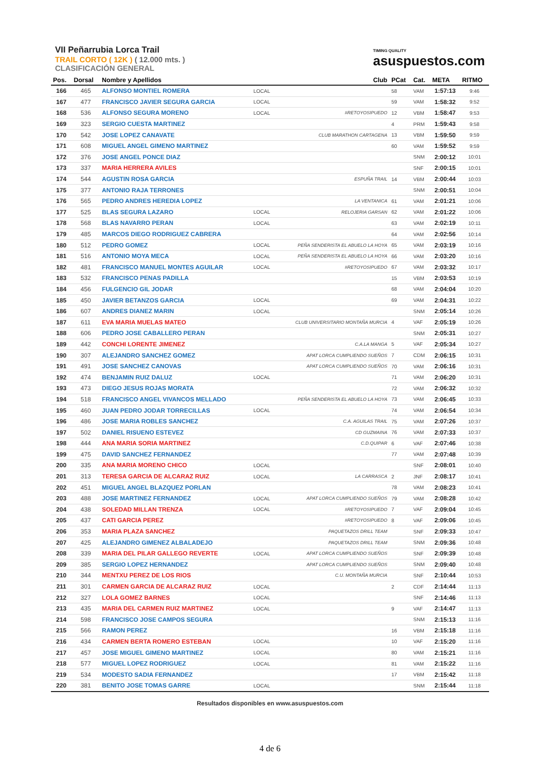VII Peñarrubia Lorca Trail
TRAIL CORTO ( 12K ) ( 12.000 mts. )
CLASIFICACIÓN GENERAL
TIMING QUALITY
asuspuestos.com
| Pos. | Dorsal | Nombre y Apellidos | | Club | PCat | Cat. | META | RITMO |
| --- | --- | --- | --- | --- | --- | --- | --- | --- |
| 166 | 465 | ALFONSO MONTIEL ROMERA | LOCAL | | 58 | VAM | 1:57:13 | 9:46 |
| 167 | 477 | FRANCISCO JAVIER SEGURA GARCIA | LOCAL | | 59 | VAM | 1:58:32 | 9:52 |
| 168 | 536 | ALFONSO SEGURA MORENO | LOCAL | #RETOYOSIPUEDO | 12 | VBM | 1:58:47 | 9:53 |
| 169 | 323 | SERGIO CUESTA MARTINEZ | | | 4 | PRM | 1:59:43 | 9:58 |
| 170 | 542 | JOSE LOPEZ CANAVATE | | CLUB MARATHON CARTAGENA | 13 | VBM | 1:59:50 | 9:59 |
| 171 | 608 | MIGUEL ANGEL GIMENO MARTINEZ | | | 60 | VAM | 1:59:52 | 9:59 |
| 172 | 376 | JOSE ANGEL PONCE DIAZ | | | | SNM | 2:00:12 | 10:01 |
| 173 | 337 | MARIA HERRERA AVILES | | | | SNF | 2:00:15 | 10:01 |
| 174 | 544 | AGUSTIN ROSA GARCIA | | ESPUÑA TRAIL | 14 | VBM | 2:00:44 | 10:03 |
| 175 | 377 | ANTONIO RAJA TERRONES | | | | SNM | 2:00:51 | 10:04 |
| 176 | 565 | PEDRO ANDRES HEREDIA LOPEZ | | LA VENTANICA | 61 | VAM | 2:01:21 | 10:06 |
| 177 | 525 | BLAS SEGURA LAZARO | LOCAL | RELOJERIA GARSAN | 62 | VAM | 2:01:22 | 10:06 |
| 178 | 568 | BLAS NAVARRO PERAN | LOCAL | | 63 | VAM | 2:02:19 | 10:11 |
| 179 | 485 | MARCOS DIEGO RODRIGUEZ CABRERA | | | 64 | VAM | 2:02:56 | 10:14 |
| 180 | 512 | PEDRO GOMEZ | LOCAL | PEÑA SENDERISTA EL ABUELO LA HOYA | 65 | VAM | 2:03:19 | 10:16 |
| 181 | 516 | ANTONIO MOYA MECA | LOCAL | PEÑA SENDERISTA EL ABUELO LA HOYA | 66 | VAM | 2:03:20 | 10:16 |
| 182 | 481 | FRANCISCO MANUEL MONTES AGUILAR | LOCAL | #RETOYOSIPUEDO | 67 | VAM | 2:03:32 | 10:17 |
| 183 | 532 | FRANCISCO PENAS PADILLA | | | 15 | VBM | 2:03:53 | 10:19 |
| 184 | 456 | FULGENCIO GIL JODAR | | | 68 | VAM | 2:04:04 | 10:20 |
| 185 | 450 | JAVIER BETANZOS GARCIA | LOCAL | | 69 | VAM | 2:04:31 | 10:22 |
| 186 | 607 | ANDRES DIANEZ MARIN | LOCAL | | | SNM | 2:05:14 | 10:26 |
| 187 | 611 | EVA MARIA MUELAS MATEO | | CLUB UNIVERSITARIO MONTAÑA MURCIA | 4 | VAF | 2:05:19 | 10:26 |
| 188 | 606 | PEDRO JOSE CABALLERO PERAN | | | | SNM | 2:05:31 | 10:27 |
| 189 | 442 | CONCHI LORENTE JIMENEZ | | C.A.LA MANGA | 5 | VAF | 2:05:34 | 10:27 |
| 190 | 307 | ALEJANDRO SANCHEZ GOMEZ | | APAT LORCA CUMPLIENDO SUEÑOS | 7 | CDM | 2:06:15 | 10:31 |
| 191 | 491 | JOSE SANCHEZ CANOVAS | | APAT LORCA CUMPLIENDO SUEÑOS | 70 | VAM | 2:06:16 | 10:31 |
| 192 | 474 | BENJAMIN RUIZ DALUZ | LOCAL | | 71 | VAM | 2:06:20 | 10:31 |
| 193 | 473 | DIEGO JESUS ROJAS MORATA | | | 72 | VAM | 2:06:32 | 10:32 |
| 194 | 518 | FRANCISCO ANGEL VIVANCOS MELLADO | | PEÑA SENDERISTA EL ABUELO LA HOYA | 73 | VAM | 2:06:45 | 10:33 |
| 195 | 460 | JUAN PEDRO JODAR TORRECILLAS | LOCAL | | 74 | VAM | 2:06:54 | 10:34 |
| 196 | 486 | JOSE MARIA ROBLES SANCHEZ | | C.A. AGUILAS TRAIL | 75 | VAM | 2:07:26 | 10:37 |
| 197 | 502 | DANIEL RISUENO ESTEVEZ | | CD GUZMAINA | 76 | VAM | 2:07:33 | 10:37 |
| 198 | 444 | ANA MARIA SORIA MARTINEZ | | C.D.QUIPAR | 6 | VAF | 2:07:46 | 10:38 |
| 199 | 475 | DAVID SANCHEZ FERNANDEZ | | | 77 | VAM | 2:07:48 | 10:39 |
| 200 | 335 | ANA MARIA MORENO CHICO | LOCAL | | | SNF | 2:08:01 | 10:40 |
| 201 | 313 | TERESA GARCIA DE ALCARAZ RUIZ | LOCAL | LA CARRASCA | 2 | JNF | 2:08:17 | 10:41 |
| 202 | 451 | MIGUEL ANGEL BLAZQUEZ PORLAN | | | 78 | VAM | 2:08:23 | 10:41 |
| 203 | 488 | JOSE MARTINEZ FERNANDEZ | LOCAL | APAT LORCA CUMPLIENDO SUEÑOS | 79 | VAM | 2:08:28 | 10:42 |
| 204 | 438 | SOLEDAD MILLAN TRENZA | LOCAL | #RETOYOSIPUEDO | 7 | VAF | 2:09:04 | 10:45 |
| 205 | 437 | CATI GARCIA PEREZ | | #RETOYOSIPUEDO | 8 | VAF | 2:09:06 | 10:45 |
| 206 | 353 | MARIA PLAZA SANCHEZ | | PAQUETAZOS DRILL TEAM | | SNF | 2:09:33 | 10:47 |
| 207 | 425 | ALEJANDRO GIMENEZ ALBALADEJO | | PAQUETAZOS DRILL TEAM | | SNM | 2:09:36 | 10:48 |
| 208 | 339 | MARIA DEL PILAR GALLEGO REVERTE | LOCAL | APAT LORCA CUMPLIENDO SUEÑOS | | SNF | 2:09:39 | 10:48 |
| 209 | 385 | SERGIO LOPEZ HERNANDEZ | | APAT LORCA CUMPLIENDO SUEÑOS | | SNM | 2:09:40 | 10:48 |
| 210 | 344 | MENTXU PEREZ DE LOS RIOS | | C.U. MONTAÑA MURCIA | | SNF | 2:10:44 | 10:53 |
| 211 | 301 | CARMEN GARCIA DE ALCARAZ RUIZ | LOCAL | | 2 | CDF | 2:14:44 | 11:13 |
| 212 | 327 | LOLA GOMEZ BARNES | LOCAL | | | SNF | 2:14:46 | 11:13 |
| 213 | 435 | MARIA DEL CARMEN RUIZ MARTINEZ | LOCAL | | 9 | VAF | 2:14:47 | 11:13 |
| 214 | 598 | FRANCISCO JOSE CAMPOS SEGURA | | | | SNM | 2:15:13 | 11:16 |
| 215 | 566 | RAMON PEREZ | | | 16 | VBM | 2:15:18 | 11:16 |
| 216 | 434 | CARMEN BERTA ROMERO ESTEBAN | LOCAL | | 10 | VAF | 2:15:20 | 11:16 |
| 217 | 457 | JOSE MIGUEL GIMENO MARTINEZ | LOCAL | | 80 | VAM | 2:15:21 | 11:16 |
| 218 | 577 | MIGUEL LOPEZ RODRIGUEZ | LOCAL | | 81 | VAM | 2:15:22 | 11:16 |
| 219 | 534 | MODESTO SADIA FERNANDEZ | | | 17 | VBM | 2:15:42 | 11:18 |
| 220 | 381 | BENITO JOSE TOMAS GARRE | LOCAL | | | SNM | 2:15:44 | 11:18 |
Resultados disponibles en www.asuspuestos.com
4 de 6